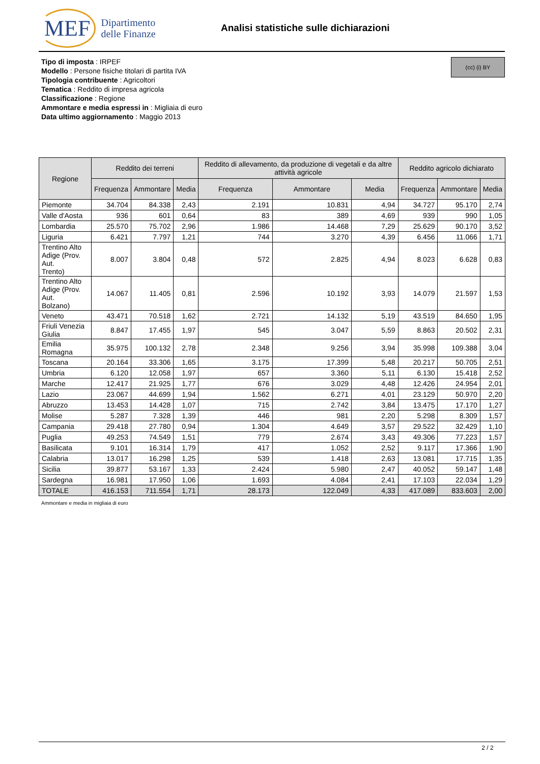MEF Dipartimento
delle Finanze
Analisi statistiche sulle dichiarazioni
Tipo di imposta : IRPEF
Modello : Persone fisiche titolari di partita IVA
Tipologia contribuente : Agricoltori
Tematica : Reddito di impresa agricola
Classificazione : Regione
Ammontare e media espressi in : Migliaia di euro
Data ultimo aggiornamento : Maggio 2013
(cc) (i) BY
| Regione | Reddito dei terreni | | | Reddito di allevamento, da produzione di vegetali e da altre attività agricole | | | Reddito agricolo dichiarato | | |
| --- | --- | --- | --- | --- | --- | --- | --- | --- | --- |
| | Frequenza | Ammontare | Media | Frequenza | Ammontare | Media | Frequenza | Ammontare | Media |
| Piemonte | 34.704 | 84.338 | 2,43 | 2.191 | 10.831 | 4,94 | 34.727 | 95.170 | 2,74 |
| Valle d'Aosta | 936 | 601 | 0,64 | 83 | 389 | 4,69 | 939 | 990 | 1,05 |
| Lombardia | 25.570 | 75.702 | 2,96 | 1.986 | 14.468 | 7,29 | 25.629 | 90.170 | 3,52 |
| Liguria | 6.421 | 7.797 | 1,21 | 744 | 3.270 | 4,39 | 6.456 | 11.066 | 1,71 |
| Trentino Alto Adige (Prov. Aut. Trento) | 8.007 | 3.804 | 0,48 | 572 | 2.825 | 4,94 | 8.023 | 6.628 | 0,83 |
| Trentino Alto Adige (Prov. Aut. Bolzano) | 14.067 | 11.405 | 0,81 | 2.596 | 10.192 | 3,93 | 14.079 | 21.597 | 1,53 |
| Veneto | 43.471 | 70.518 | 1,62 | 2.721 | 14.132 | 5,19 | 43.519 | 84.650 | 1,95 |
| Friuli Venezia Giulia | 8.847 | 17.455 | 1,97 | 545 | 3.047 | 5,59 | 8.863 | 20.502 | 2,31 |
| Emilia Romagna | 35.975 | 100.132 | 2,78 | 2.348 | 9.256 | 3,94 | 35.998 | 109.388 | 3,04 |
| Toscana | 20.164 | 33.306 | 1,65 | 3.175 | 17.399 | 5,48 | 20.217 | 50.705 | 2,51 |
| Umbria | 6.120 | 12.058 | 1,97 | 657 | 3.360 | 5,11 | 6.130 | 15.418 | 2,52 |
| Marche | 12.417 | 21.925 | 1,77 | 676 | 3.029 | 4,48 | 12.426 | 24.954 | 2,01 |
| Lazio | 23.067 | 44.699 | 1,94 | 1.562 | 6.271 | 4,01 | 23.129 | 50.970 | 2,20 |
| Abruzzo | 13.453 | 14.428 | 1,07 | 715 | 2.742 | 3,84 | 13.475 | 17.170 | 1,27 |
| Molise | 5.287 | 7.328 | 1,39 | 446 | 981 | 2,20 | 5.298 | 8.309 | 1,57 |
| Campania | 29.418 | 27.780 | 0,94 | 1.304 | 4.649 | 3,57 | 29.522 | 32.429 | 1,10 |
| Puglia | 49.253 | 74.549 | 1,51 | 779 | 2.674 | 3,43 | 49.306 | 77.223 | 1,57 |
| Basilicata | 9.101 | 16.314 | 1,79 | 417 | 1.052 | 2,52 | 9.117 | 17.366 | 1,90 |
| Calabria | 13.017 | 16.298 | 1,25 | 539 | 1.418 | 2,63 | 13.081 | 17.715 | 1,35 |
| Sicilia | 39.877 | 53.167 | 1,33 | 2.424 | 5.980 | 2,47 | 40.052 | 59.147 | 1,48 |
| Sardegna | 16.981 | 17.950 | 1,06 | 1.693 | 4.084 | 2,41 | 17.103 | 22.034 | 1,29 |
| TOTALE | 416.153 | 711.554 | 1,71 | 28.173 | 122.049 | 4,33 | 417.089 | 833.603 | 2,00 |
Ammontare e media in migliaia di euro
2 / 2